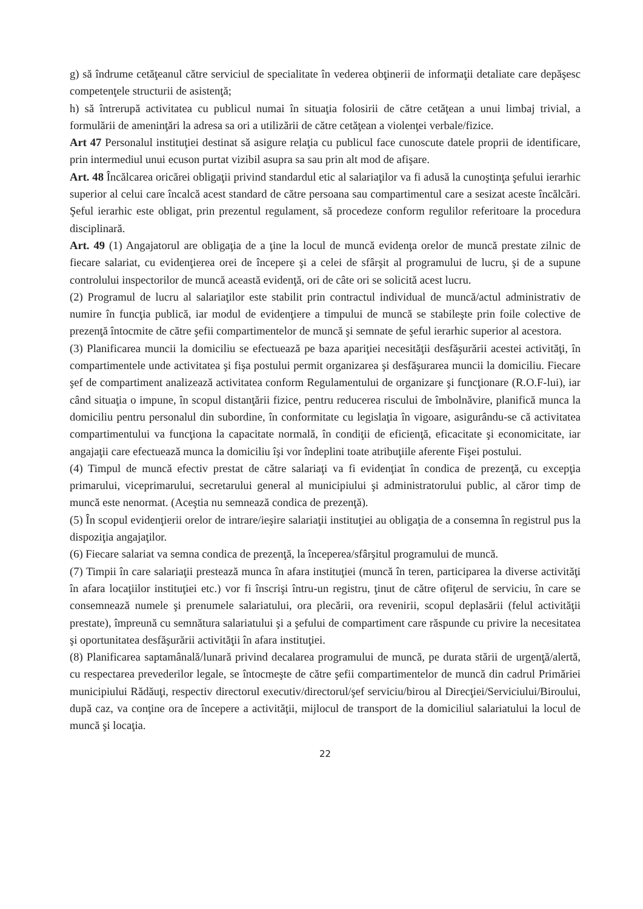g) să îndrume cetăţeanul către serviciul de specialitate în vederea obţinerii de informaţii detaliate care depăşesc competenţele structurii de asistenţă;
h) să întrerupă activitatea cu publicul numai în situaţia folosirii de către cetăţean a unui limbaj trivial, a formulării de ameninţări la adresa sa ori a utilizării de către cetăţean a violenţei verbale/fizice.
Art 47 Personalul instituţiei destinat să asigure relaţia cu publicul face cunoscute datele proprii de identificare, prin intermediul unui ecuson purtat vizibil asupra sa sau prin alt mod de afişare.
Art. 48 Încălcarea oricărei obligaţii privind standardul etic al salariaţilor va fi adusă la cunoştinţa şefului ierarhic superior al celui care încalcă acest standard de către persoana sau compartimentul care a sesizat aceste încălcări. Şeful ierarhic este obligat, prin prezentul regulament, să procedeze conform regulilor referitoare la procedura disciplinară.
Art. 49 (1) Angajatorul are obligaţia de a ţine la locul de muncă evidenţa orelor de muncă prestate zilnic de fiecare salariat, cu evidenţierea orei de începere şi a celei de sfârşit al programului de lucru, şi de a supune controlului inspectorilor de muncă această evidenţă, ori de câte ori se solicită acest lucru.
(2) Programul de lucru al salariaţilor este stabilit prin contractul individual de muncă/actul administrativ de numire în funcţia publică, iar modul de evidenţiere a timpului de muncă se stabileşte prin foile colective de prezenţă întocmite de către şefii compartimentelor de muncă şi semnate de şeful ierarhic superior al acestora.
(3) Planificarea muncii la domiciliu se efectuează pe baza apariţiei necesităţii desfăşurării acestei activităţi, în compartimentele unde activitatea şi fişa postului permit organizarea şi desfăşurarea muncii la domiciliu. Fiecare şef de compartiment analizează activitatea conform Regulamentului de organizare şi funcţionare (R.O.F-lui), iar când situaţia o impune, în scopul distanţării fizice, pentru reducerea riscului de îmbolnăvire, planifică munca la domiciliu pentru personalul din subordine, în conformitate cu legislaţia în vigoare, asigurându-se că activitatea compartimentului va funcţiona la capacitate normală, în condiţii de eficienţă, eficacitate şi economicitate, iar angajaţii care efectuează munca la domiciliu îşi vor îndeplini toate atribuţiile aferente Fişei postului.
(4) Timpul de muncă efectiv prestat de către salariaţi va fi evidenţiat în condica de prezenţă, cu excepţia primarului, viceprimarului, secretarului general al municipiului şi administratorului public, al căror timp de muncă este nenormat. (Aceştia nu semnează condica de prezenţă).
(5) În scopul evidenţierii orelor de intrare/ieşire salariaţii instituţiei au obligaţia de a consemna în registrul pus la dispoziţia angajaţilor.
(6) Fiecare salariat va semna condica de prezenţă, la începerea/sfârşitul programului de muncă.
(7) Timpii în care salariaţii prestează munca în afara instituţiei (muncă în teren, participarea la diverse activităţi în afara locaţiilor instituţiei etc.) vor fi înscrişi întru-un registru, ţinut de către ofiţerul de serviciu, în care se consemnează numele şi prenumele salariatului, ora plecării, ora revenirii, scopul deplasării (felul activităţii prestate), împreună cu semnătura salariatului şi a şefului de compartiment care răspunde cu privire la necesitatea şi oportunitatea desfăşurării activităţii în afara instituţiei.
(8) Planificarea saptamânală/lunară privind decalarea programului de muncă, pe durata stării de urgenţă/alertă, cu respectarea prevederilor legale, se întocmeşte de către şefii compartimentelor de muncă din cadrul Primăriei municipiului Rădăuţi, respectiv directorul executiv/directorul/şef serviciu/birou al Direcţiei/Serviciului/Biroului, după caz, va conţine ora de începere a activităţii, mijlocul de transport de la domiciliul salariatului la locul de muncă şi locaţia.
22